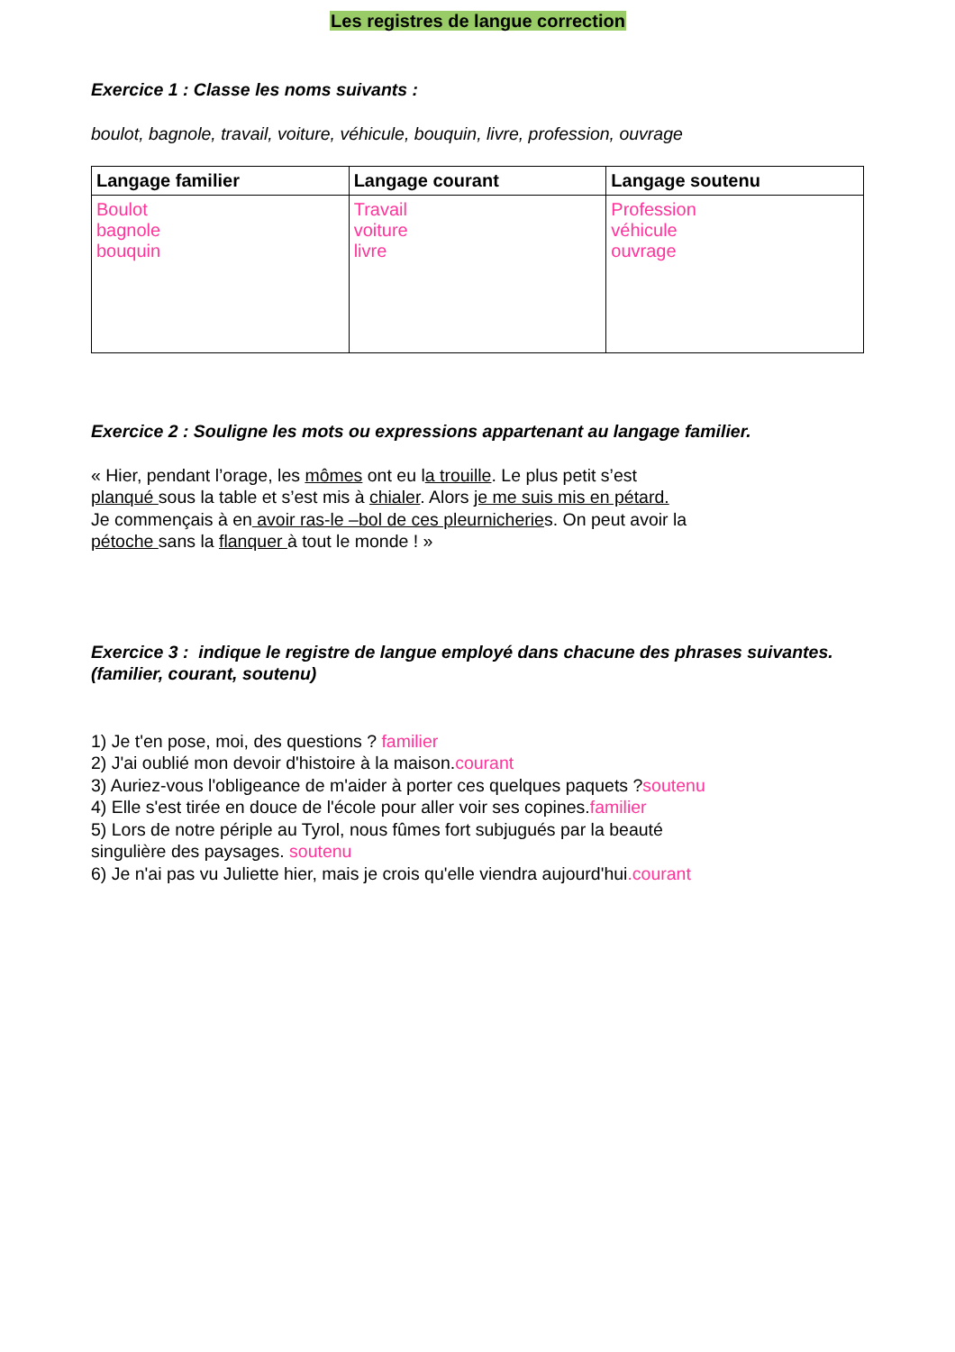Les registres de langue correction
Exercice 1 : Classe les noms suivants :
boulot, bagnole, travail, voiture, véhicule, bouquin, livre, profession, ouvrage
| Langage familier | Langage courant | Langage soutenu |
| --- | --- | --- |
| Boulot bagnole bouquin | Travail voiture livre | Profession véhicule ouvrage |
Exercice 2 : Souligne les mots ou expressions appartenant au langage familier.
« Hier, pendant l’orage, les mômes ont eu la trouille. Le plus petit s’est
planqué sous la table et s’est mis à chialer. Alors je me suis mis en pétard.
Je commençais à en avoir ras-le –bol de ces pleurnicheries. On peut avoir la
pétoche sans la flanquer à tout le monde ! »
Exercice 3 : indique le registre de langue employé dans chacune des phrases suivantes. (familier, courant, soutenu)
1) Je t'en pose, moi, des questions ? familier
2) J'ai oublié mon devoir d'histoire à la maison.courant
3) Auriez-vous l'obligeance de m'aider à porter ces quelques paquets ?soutenu
4) Elle s'est tirée en douce de l'école pour aller voir ses copines.familier
5) Lors de notre périple au Tyrol, nous fûmes fort subjugués par la beauté
singulière des paysages. soutenu
6) Je n'ai pas vu Juliette hier, mais je crois qu'elle viendra aujourd'hui.courant